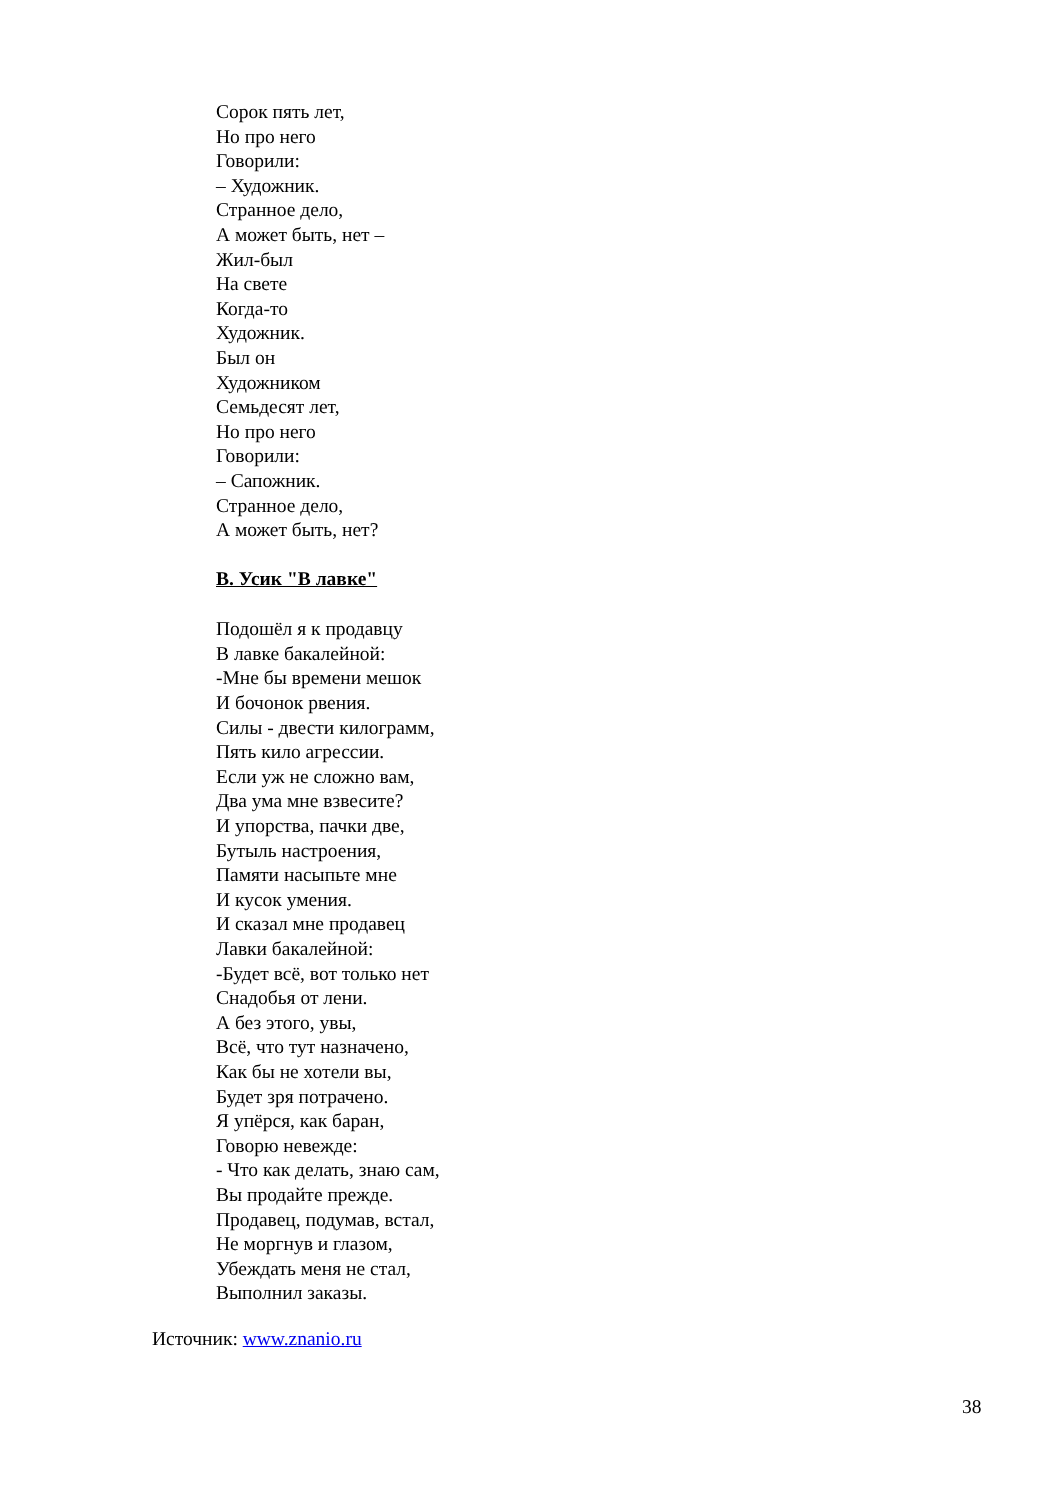Сорок пять лет,
Но про него
Говорили:
– Художник.
Странное дело,
А может быть, нет –
Жил-был
На свете
Когда-то
Художник.
Был он
Художником
Семьдесят лет,
Но про него
Говорили:
– Сапожник.
Странное дело,
А может быть, нет?
В. Усик "В лавке"
Подошёл я к продавцу
В лавке бакалейной:
-Мне бы времени мешок
И бочонок рвения.
Силы - двести килограмм,
Пять кило агрессии.
Если уж не сложно вам,
Два ума мне взвесите?
И упорства, пачки две,
Бутыль настроения,
Памяти насыпьте мне
И кусок умения.
И сказал мне продавец
Лавки бакалейной:
-Будет всё, вот только нет
Снадобья от лени.
А без этого, увы,
Всё, что тут назначено,
Как бы не хотели вы,
Будет зря потрачено.
Я упёрся, как баран,
Говорю невежде:
- Что как делать, знаю сам,
Вы продайте прежде.
Продавец, подумав, встал,
Не моргнув и глазом,
Убеждать меня не стал,
Выполнил заказы.
Источник: www.znanio.ru
38